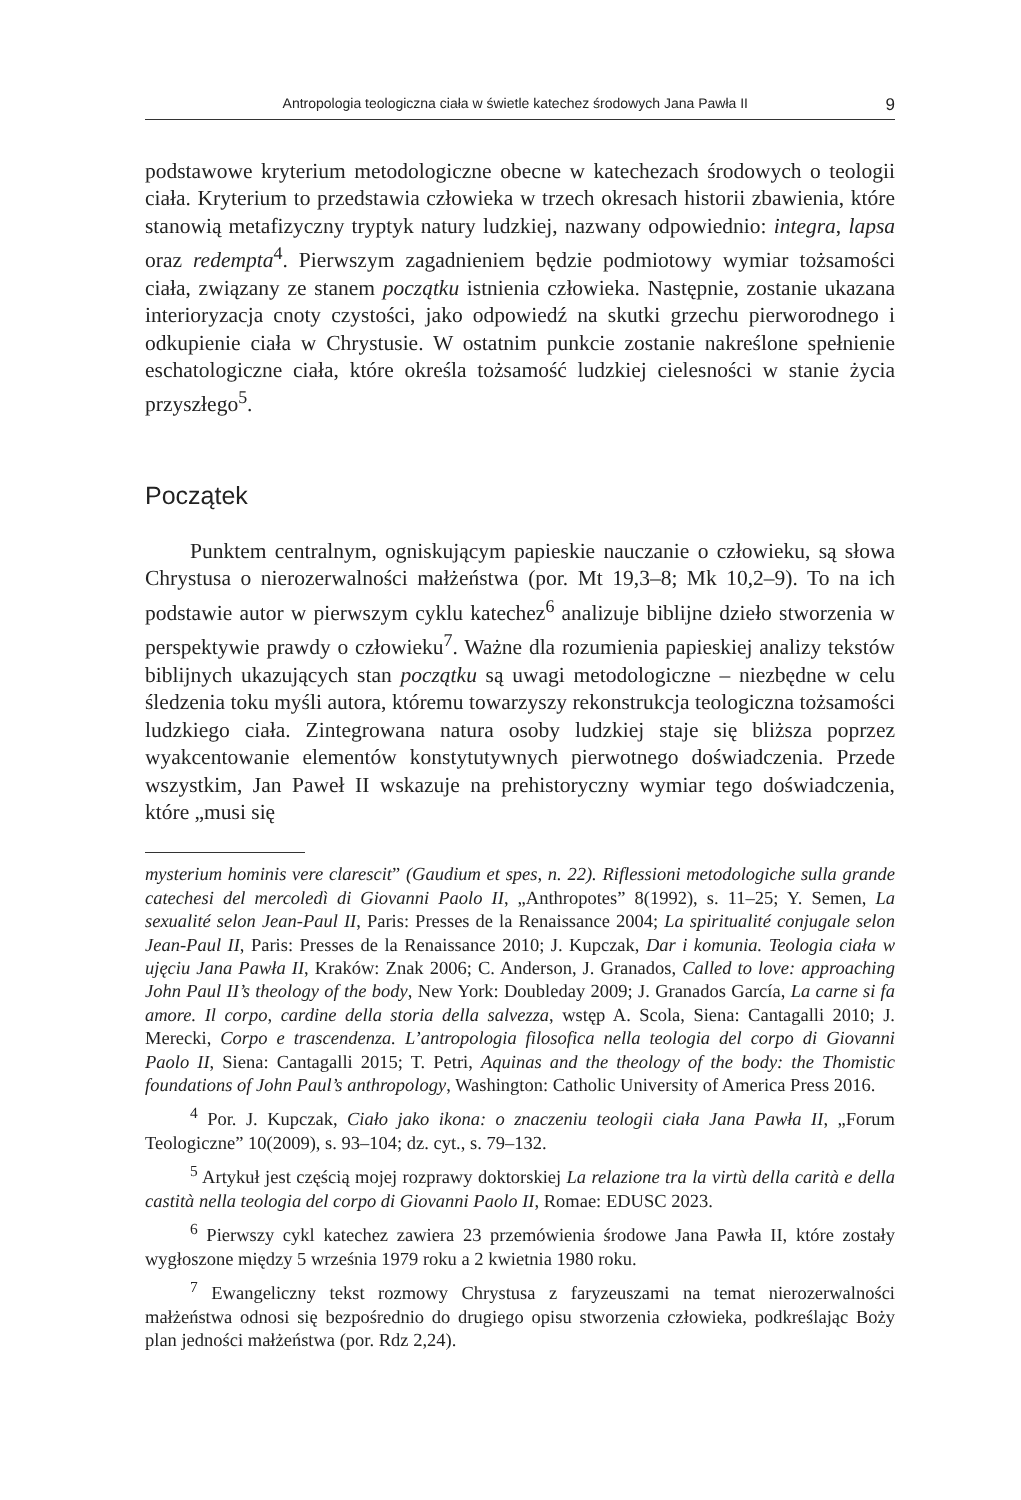Antropologia teologiczna ciała w świetle katechez środowych Jana Pawła II 9
podstawowe kryterium metodologiczne obecne w katechezach środowych o teologii ciała. Kryterium to przedstawia człowieka w trzech okresach historii zbawienia, które stanowią metafizyczny tryptyk natury ludzkiej, nazwany odpowiednio: integra, lapsa oraz redempta<sup>4</sup>. Pierwszym zagadnieniem będzie podmiotowy wymiar tożsamości ciała, związany ze stanem początku istnienia człowieka. Następnie, zostanie ukazana interioryzacja cnoty czystości, jako odpowiedź na skutki grzechu pierworodnego i odkupienie ciała w Chrystusie. W ostatnim punkcie zostanie nakreślone spełnienie eschatologiczne ciała, które określa tożsamość ludzkiej cielesności w stanie życia przyszłego<sup>5</sup>.
Początek
Punktem centralnym, ogniskującym papieskie nauczanie o człowieku, są słowa Chrystusa o nierozerwalności małżeństwa (por. Mt 19,3–8; Mk 10,2–9). To na ich podstawie autor w pierwszym cyklu katechez<sup>6</sup> analizuje biblijne dzieło stworzenia w perspektywie prawdy o człowieku<sup>7</sup>. Ważne dla rozumienia papieskiej analizy tekstów biblijnych ukazujących stan początku są uwagi metodologiczne – niezbędne w celu śledzenia toku myśli autora, któremu towarzyszy rekonstrukcja teologiczna tożsamości ludzkiego ciała. Zintegrowana natura osoby ludzkiej staje się bliższa poprzez wyakcentowanie elementów konstytutywnych pierwotnego doświadczenia. Przede wszystkim, Jan Paweł II wskazuje na prehistoryczny wymiar tego doświadczenia, które „musi się
mysterium hominis vere clarescit” (Gaudium et spes, n. 22). Riflessioni metodologiche sulla grande catechesi del mercoledì di Giovanni Paolo II, „Anthropotes” 8(1992), s. 11–25; Y. Semen, La sexualité selon Jean-Paul II, Paris: Presses de la Renaissance 2004; La spiritualité conjugale selon Jean-Paul II, Paris: Presses de la Renaissance 2010; J. Kupczak, Dar i komunia. Teologia ciała w ujęciu Jana Pawła II, Kraków: Znak 2006; C. Anderson, J. Granados, Called to love: approaching John Paul II’s theology of the body, New York: Doubleday 2009; J. Granados García, La carne si fa amore. Il corpo, cardine della storia della salvezza, wstęp A. Scola, Siena: Cantagalli 2010; J. Merecki, Corpo e trascendenza. L’antropologia filosofica nella teologia del corpo di Giovanni Paolo II, Siena: Cantagalli 2015; T. Petri, Aquinas and the theology of the body: the Thomistic foundations of John Paul’s anthropology, Washington: Catholic University of America Press 2016.
<sup>4</sup> Por. J. Kupczak, Ciało jako ikona: o znaczeniu teologii ciała Jana Pawła II, „Forum Teologiczne” 10(2009), s. 93–104; dz. cyt., s. 79–132.
<sup>5</sup> Artykuł jest częścią mojej rozprawy doktorskiej La relazione tra la virtù della carità e della castità nella teologia del corpo di Giovanni Paolo II, Romae: EDUSC 2023.
<sup>6</sup> Pierwszy cykl katechez zawiera 23 przemówienia środowe Jana Pawła II, które zostały wygłoszone między 5 września 1979 roku a 2 kwietnia 1980 roku.
<sup>7</sup> Ewangeliczny tekst rozmowy Chrystusa z faryzeuszami na temat nierozerwalności małżeństwa odnosi się bezpośrednio do drugiego opisu stworzenia człowieka, podkreślając Boży plan jedności małżeństwa (por. Rdz 2,24).